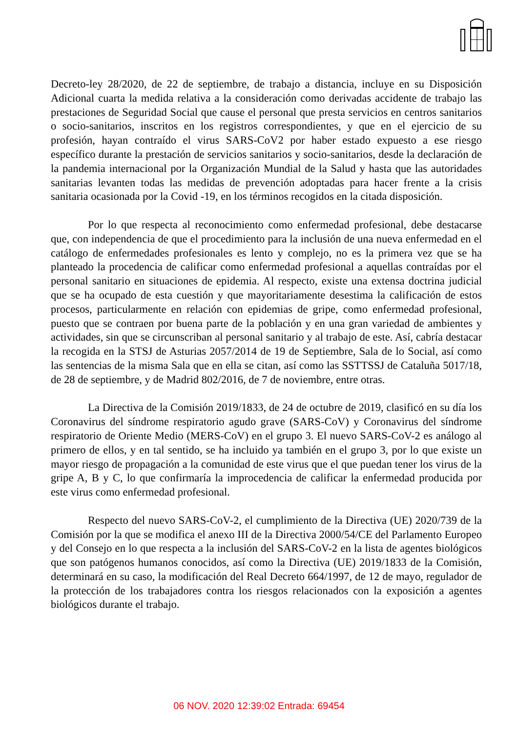Decreto-ley 28/2020, de 22 de septiembre, de trabajo a distancia, incluye en su Disposición Adicional cuarta la medida relativa a la consideración como derivadas accidente de trabajo las prestaciones de Seguridad Social que cause el personal que presta servicios en centros sanitarios o socio-sanitarios, inscritos en los registros correspondientes, y que en el ejercicio de su profesión, hayan contraído el virus SARS-CoV2 por haber estado expuesto a ese riesgo específico durante la prestación de servicios sanitarios y socio-sanitarios, desde la declaración de la pandemia internacional por la Organización Mundial de la Salud y hasta que las autoridades sanitarias levanten todas las medidas de prevención adoptadas para hacer frente a la crisis sanitaria ocasionada por la Covid -19, en los términos recogidos en la citada disposición.
Por lo que respecta al reconocimiento como enfermedad profesional, debe destacarse que, con independencia de que el procedimiento para la inclusión de una nueva enfermedad en el catálogo de enfermedades profesionales es lento y complejo, no es la primera vez que se ha planteado la procedencia de calificar como enfermedad profesional a aquellas contraídas por el personal sanitario en situaciones de epidemia. Al respecto, existe una extensa doctrina judicial que se ha ocupado de esta cuestión y que mayoritariamente desestima la calificación de estos procesos, particularmente en relación con epidemias de gripe, como enfermedad profesional, puesto que se contraen por buena parte de la población y en una gran variedad de ambientes y actividades, sin que se circunscriban al personal sanitario y al trabajo de este. Así, cabría destacar la recogida en la STSJ de Asturias 2057/2014 de 19 de Septiembre, Sala de lo Social, así como las sentencias de la misma Sala que en ella se citan, así como las SSTTSSJ de Cataluña 5017/18, de 28 de septiembre, y de Madrid 802/2016, de 7 de noviembre, entre otras.
La Directiva de la Comisión 2019/1833, de 24 de octubre de 2019, clasificó en su día los Coronavirus del síndrome respiratorio agudo grave (SARS-CoV) y Coronavirus del síndrome respiratorio de Oriente Medio (MERS-CoV) en el grupo 3. El nuevo SARS-CoV-2 es análogo al primero de ellos, y en tal sentido, se ha incluido ya también en el grupo 3, por lo que existe un mayor riesgo de propagación a la comunidad de este virus que el que puedan tener los virus de la gripe A, B y C, lo que confirmaría la improcedencia de calificar la enfermedad producida por este virus como enfermedad profesional.
Respecto del nuevo SARS-CoV-2, el cumplimiento de la Directiva (UE) 2020/739 de la Comisión por la que se modifica el anexo III de la Directiva 2000/54/CE del Parlamento Europeo y del Consejo en lo que respecta a la inclusión del SARS-CoV-2 en la lista de agentes biológicos que son patógenos humanos conocidos, así como la Directiva (UE) 2019/1833 de la Comisión, determinará en su caso, la modificación del Real Decreto 664/1997, de 12 de mayo, regulador de la protección de los trabajadores contra los riesgos relacionados con la exposición a agentes biológicos durante el trabajo.
06 NOV. 2020 12:39:02 Entrada: 69454